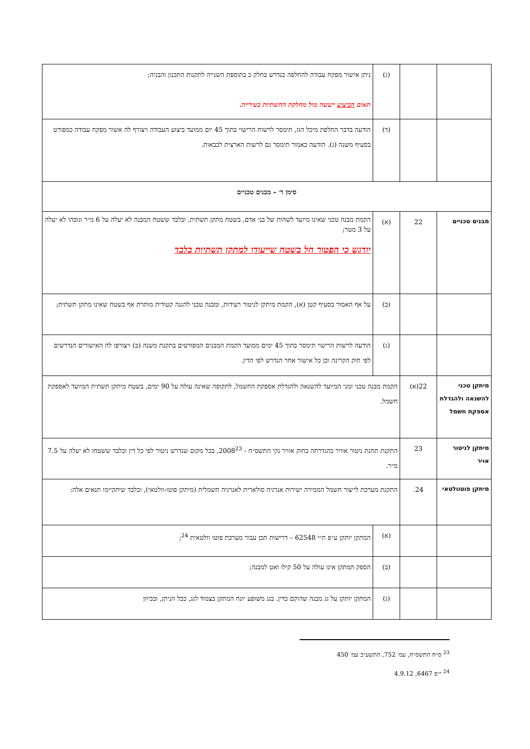| | | (ג) | ניתן אישור מפקח עבודה להחלפה כנדרש בחלק כ בתוספת השנייה לתקנות התכנון והבניה; תאום הביצוע ייעשה מול מחלקת החשתיות בעירייה. |
| | | (ד) | הודעה בדבר החלפת מיכל הגז, תימסר לרשות הרישוי בתוך 45 יום ממועד ביצוע העבודה ויצורף לה אשור מפקח עבודה כמפורט בסעיף משנה (ג). הודעה כאמור תימסר גם לרשות הארצית לכבאות. |
| סימן ד׳ – מבנים טכניים | | | |
| מבנים טכניים | 22 | (א) | הקמת מבנה טכני שאינו מיועד לשהות של בני אדם, בשטח מתקן תשתית, ובלבד ששטח המבנה לא יעלה על 6 מ״ר וגובהו לא יעלה על 3 מטר; יודגש כי הפטור חל בשטח שייעודו למתקן תשתיות בלבד |
| | | (ב) | על אף האמור בסעיף קטן (א), הקמת מיתקן לניטור רעידות, ומבנה טכני להגנה קטודית מותרת אף בשטח שאינו מתקן תשתית; |
| | | (ג) | הודעה לרשות הרישוי תימסר בתוך 45 ימים ממועד הקמת המבנים המפורטים בתקנת משנה (ב) ויצורפו לה האישורים הנדרשים לפי חוק הקרינה וכן כל אישור אחר הנדרש לפי הדין. |
| מיתקן טכני להשנאה ולהגדלת אספקת חשמל | 22(א) | הקמת מבנה טכני זמני המיועד להשנאה ולהגדלת אספקת החשמל, לתקופה שאינה עולה על 90 ימים, בשטח מיתקן תשתית המיועד לאספקת חשמל. | |
| מיתקן לניטור אויר | 23 | התקנת תחנת ניטור אוויר כהגדרתה בחוק אוויר נקי התשס״ח - 2008<sup>23</sup>, בכל מקום שנדרש ניטור לפי כל דין ובלבד ששטחו לא יעלה על 7.5 מ״ר. | |
| מיתקן פוטוולטאי | 24. | התקנת מערכת לייצור חשמל הממירה ישירות אנרגיה סולארית לאנרגיה חשמלית (מיתקן פוטו-וולטאי), ובלבד שיתקיימו תנאים אלה: | |
| | | (א) | המתקן יותקן ע״פ ת״י 62548 – דרישות תכן עבור מערכת פוטו וולטאית <sup>24</sup>; |
| | | (ב) | הספק המתקן אינו עולה על 50 קילו ואט למבנה; |
| | | (ג) | המתקן יותקן על גג מבנה שהוקם כדין. בגג משופע יונח המתקן בצמוד לגג, ככל הניתן, ובכיוון |
<sup>23</sup> ס״ח התשס״ח, עמ׳ 752, התשע״ב עמ׳ 450
<sup>24</sup> י״פ 6467, 4.9.12